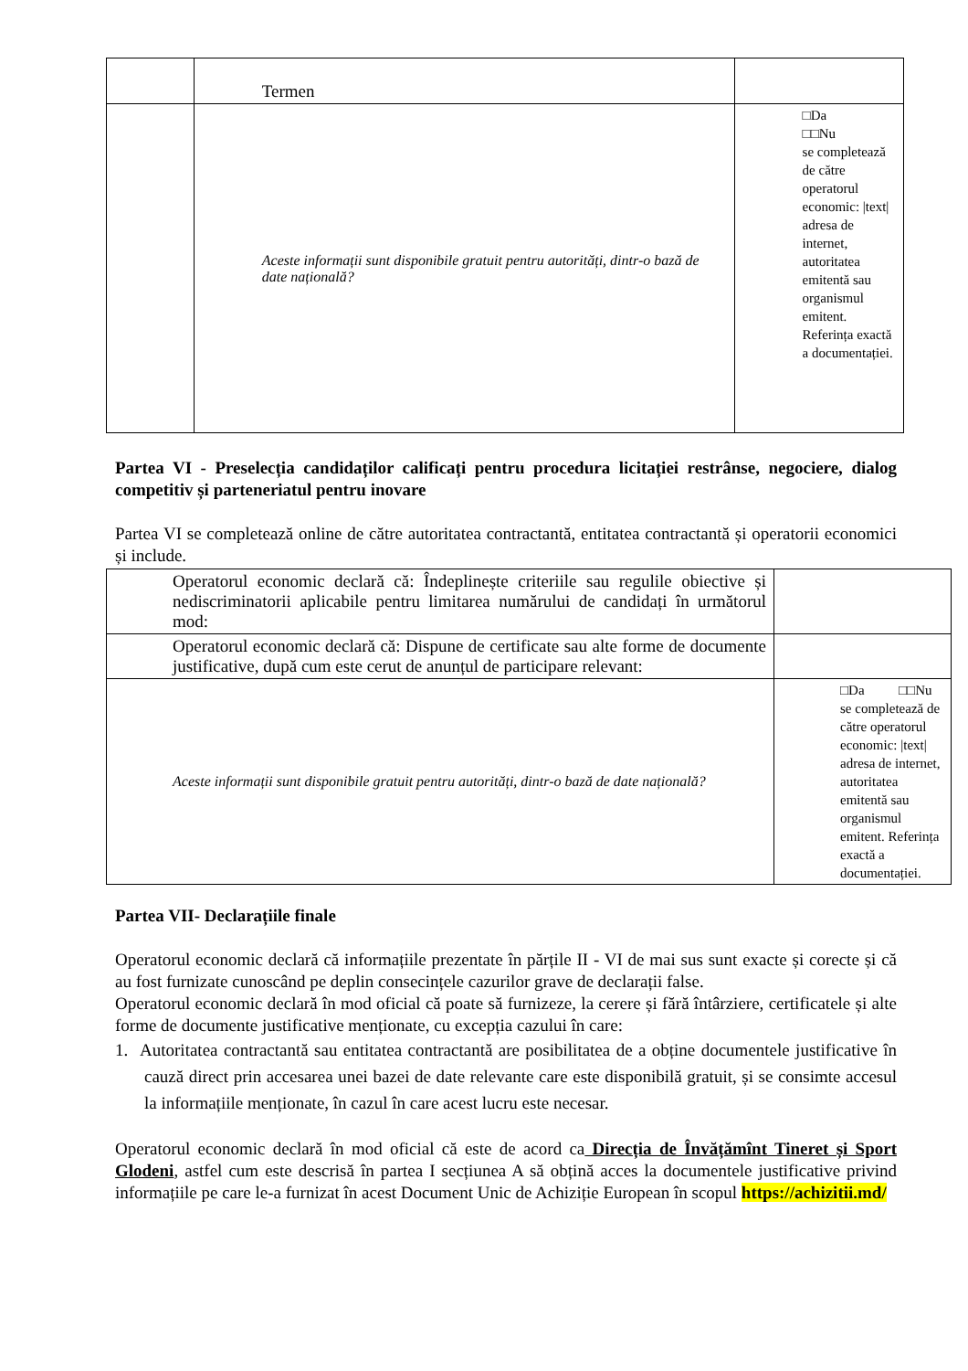| | Termen | |
| | Aceste informații sunt disponibile gratuit pentru autorități, dintr-o bază de date națională? | □Da □□Nu se completează de către operatorul economic: /text/ adresa de internet, autoritatea emitentă sau organismul emitent. Referința exactă a documentației. |
Partea VI - Preselecția candidaților calificați pentru procedura licitației restrânse, negociere, dialog competitiv și parteneriatul pentru inovare
Partea VI se completează online de către autoritatea contractantă, entitatea contractantă și operatorii economici și include.
| Operatorul economic declară că: Îndeplinește criteriile sau regulile obiective și nediscriminatorii aplicabile pentru limitarea numărului de candidați în următorul mod: | |
| Operatorul economic declară că: Dispune de certificate sau alte forme de documente justificative, după cum este cerut de anunțul de participare relevant: | |
| Aceste informații sunt disponibile gratuit pentru autorități, dintr-o bază de date națională? | □Da □□Nu se completează de către operatorul economic: /text/ adresa de internet, autoritatea emitentă sau organismul emitent. Referința exactă a documentației. |
Partea VII- Declarațiile finale
Operatorul economic declară că informațiile prezentate în părțile II - VI de mai sus sunt exacte și corecte și că au fost furnizate cunoscând pe deplin consecințele cazurilor grave de declarații false.
Operatorul economic declară în mod oficial că poate să furnizeze, la cerere și fără întârziere, certificatele și alte forme de documente justificative menționate, cu excepția cazului în care:
1. Autoritatea contractantă sau entitatea contractantă are posibilitatea de a obține documentele justificative în cauză direct prin accesarea unei bazei de date relevante care este disponibilă gratuit, și se consimte accesul la informațiile menționate, în cazul în care acest lucru este necesar.
Operatorul economic declară în mod oficial că este de acord ca Direcția de Învățămînt Tineret și Sport Glodeni, astfel cum este descrisă în partea I secțiunea A să obțină acces la documentele justificative privind informațiile pe care le-a furnizat în acest Document Unic de Achiziție European în scopul https://achizitii.md/